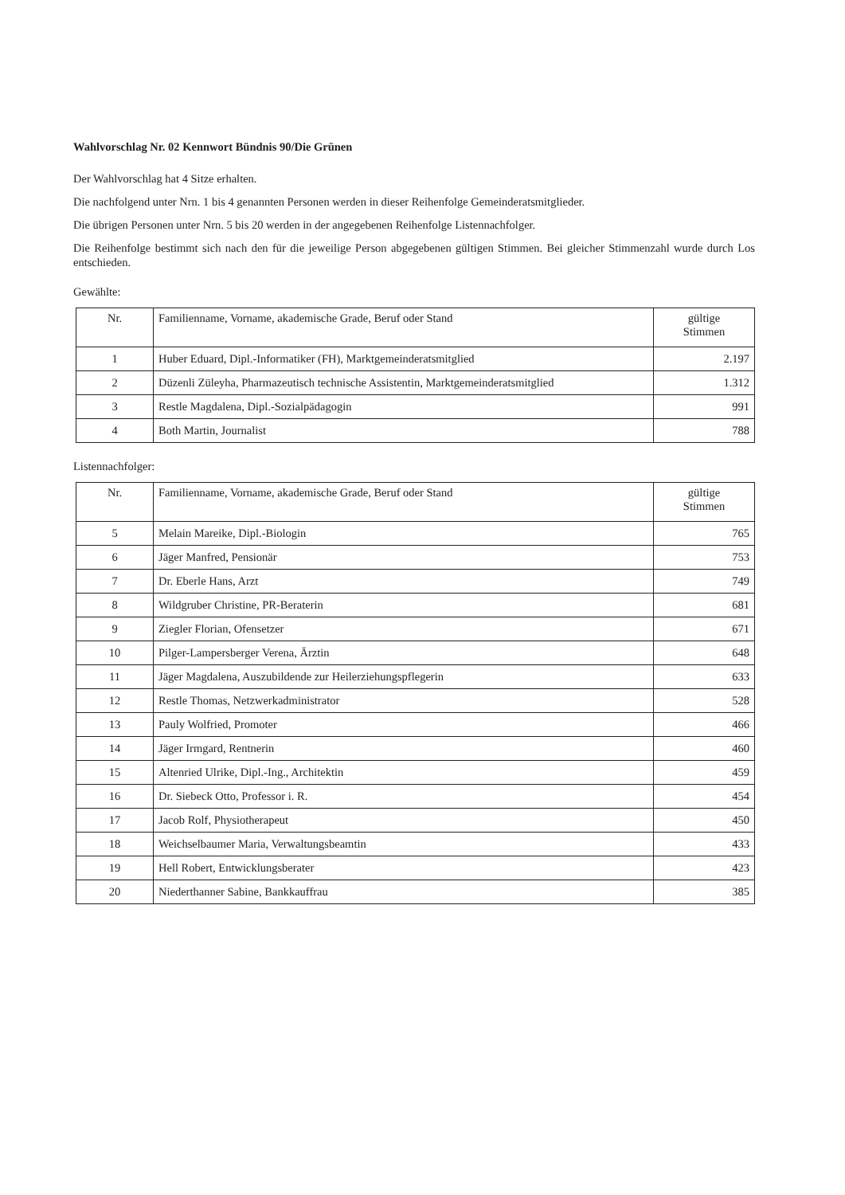Wahlvorschlag Nr. 02 Kennwort Bündnis 90/Die Grünen
Der Wahlvorschlag hat 4 Sitze erhalten.
Die nachfolgend unter Nrn. 1 bis 4 genannten Personen werden in dieser Reihenfolge Gemeinderatsmitglieder.
Die übrigen Personen unter Nrn. 5 bis 20 werden in der angegebenen Reihenfolge Listennachfolger.
Die Reihenfolge bestimmt sich nach den für die jeweilige Person abgegebenen gültigen Stimmen. Bei gleicher Stimmenzahl wurde durch Los entschieden.
Gewählte:
| Nr. | Familienname, Vorname, akademische Grade, Beruf oder Stand | gültige Stimmen |
| --- | --- | --- |
| 1 | Huber Eduard, Dipl.-Informatiker (FH), Marktgemeinderatsmitglied | 2.197 |
| 2 | Düzenli Züleyha, Pharmazeutisch technische Assistentin, Marktgemeinderatsmitglied | 1.312 |
| 3 | Restle Magdalena, Dipl.-Sozialpädagogin | 991 |
| 4 | Both Martin, Journalist | 788 |
Listennachfolger:
| Nr. | Familienname, Vorname, akademische Grade, Beruf oder Stand | gültige Stimmen |
| --- | --- | --- |
| 5 | Melain Mareike, Dipl.-Biologin | 765 |
| 6 | Jäger Manfred, Pensionär | 753 |
| 7 | Dr. Eberle Hans, Arzt | 749 |
| 8 | Wildgruber Christine, PR-Beraterin | 681 |
| 9 | Ziegler Florian, Ofensetzer | 671 |
| 10 | Pilger-Lampersberger Verena, Ärztin | 648 |
| 11 | Jäger Magdalena, Auszubildende zur Heilerziehungspflegerin | 633 |
| 12 | Restle Thomas, Netzwerkadministrator | 528 |
| 13 | Pauly Wolfried, Promoter | 466 |
| 14 | Jäger Irmgard, Rentnerin | 460 |
| 15 | Altenried Ulrike, Dipl.-Ing., Architektin | 459 |
| 16 | Dr. Siebeck Otto, Professor i. R. | 454 |
| 17 | Jacob Rolf, Physiotherapeut | 450 |
| 18 | Weichselbaumer Maria, Verwaltungsbeamtin | 433 |
| 19 | Hell Robert, Entwicklungsberater | 423 |
| 20 | Niederthanner Sabine, Bankkauffrau | 385 |